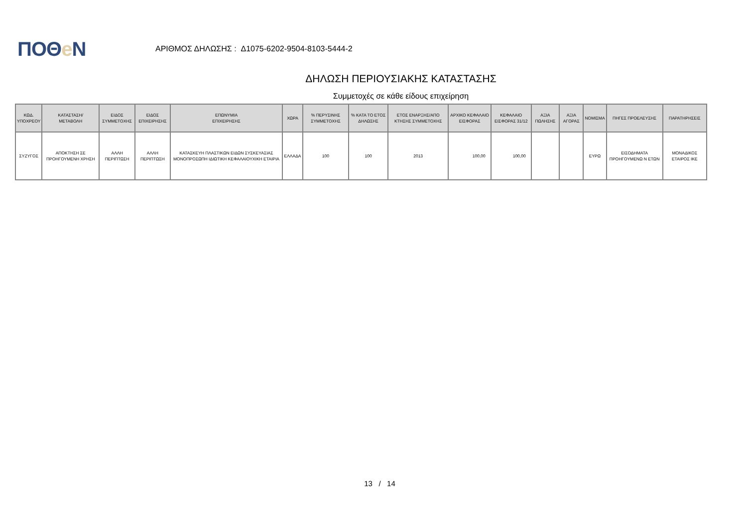ΠΟΘe Ν
ΑΡΙΘΜΟΣ ΔΗΛΩΣΗΣ : Δ1075-6202-9504-8103-5444-2
ΔΗΛΩΣΗ ΠΕΡΙΟΥΣΙΑΚΗΣ ΚΑΤΑΣΤΑΣΗΣ
Συμμετοχές σε κάθε είδους επιχείρηση
| ΚΩΔ. ΥΠΟΧΡΕΟΥ | ΚΑΤΑΣΤΑΣΗ/ ΜΕΤΑΒΟΛΗ | ΕΙΔΟΣ ΣΥΜΜΕΤΟΧΗΣ | ΕΙΔΟΣ ΕΠΙΧΕΙΡΗΣΗΣ | ΕΠΩΝΥΜΙΑ ΕΠΙΧΕΙΡΗΣΗΣ | ΧΩΡΑ | % ΠΕΡΥΣΙΝΗΣ ΣΥΜΜΕΤΟΧΗΣ | % ΚΑΤΑ ΤΟ ΕΤΟΣ ΔΗΛΩΣΗΣ | ΕΤΟΣ ΕΝΑΡΞΗΣ/ΑΠΟ ΚΤΗΣΗΣ ΣΥΜΜΕΤΟΧΗΣ | ΑΡΧΙΚΟ ΚΕΦΑΛΑΙΟ ΕΙΣΦΟΡΑΣ | ΚΕΦΑΛΑΙΟ ΕΙΣΦΟΡΑΣ 31/12 | ΑΞΙΑ ΠΩΛΗΣΗΣ | ΑΞΙΑ ΑΓΟΡΑΣ | ΝΟΜΙΣΜΑ | ΠΗΓΕΣ ΠΡΟΕΛΕΥΣΗΣ | ΠΑΡΑΤΗΡΗΣΕΙΣ |
| --- | --- | --- | --- | --- | --- | --- | --- | --- | --- | --- | --- | --- | --- | --- | --- |
| ΣΥΖΥΓΟΣ | ΑΠΟΚΤΗΣΗ ΣΕ ΠΡΟΗΓΟΥΜΕΝΗ ΧΡΗΣΗ | ΑΛΛΗ ΠΕΡΙΠΤΩΣΗ | ΑΛΛΗ ΠΕΡΙΠΤΩΣΗ | ΚΑΤΑΣΚΕΥΗ ΠΛΑΣΤΙΚΩΝ ΕΙΔΩΝ ΣΥΣΚΕΥΑΣΙΑΣ ΜΟΝΟΠΡΟΣΩΠΗ ΙΔΙΩΤΙΚΗ ΚΕΦΑΛΑΙΟΥΧΙΚΗ ΕΤΑΙΡΙΑ | ΕΛΛΑΔΑ | 100 | 100 | 2013 | 100,00 | 100,00 | | | ΕΥΡΩ | ΕΙΣΟΔΗΜΑΤΑ ΠΡΟΗΓΟΥΜΕΝΩ Ν ΕΤΩΝ | ΜΟΝΑΔΙΚΟΣ ΕΤΑΙΡΟΣ ΙΚΕ |
13 / 14